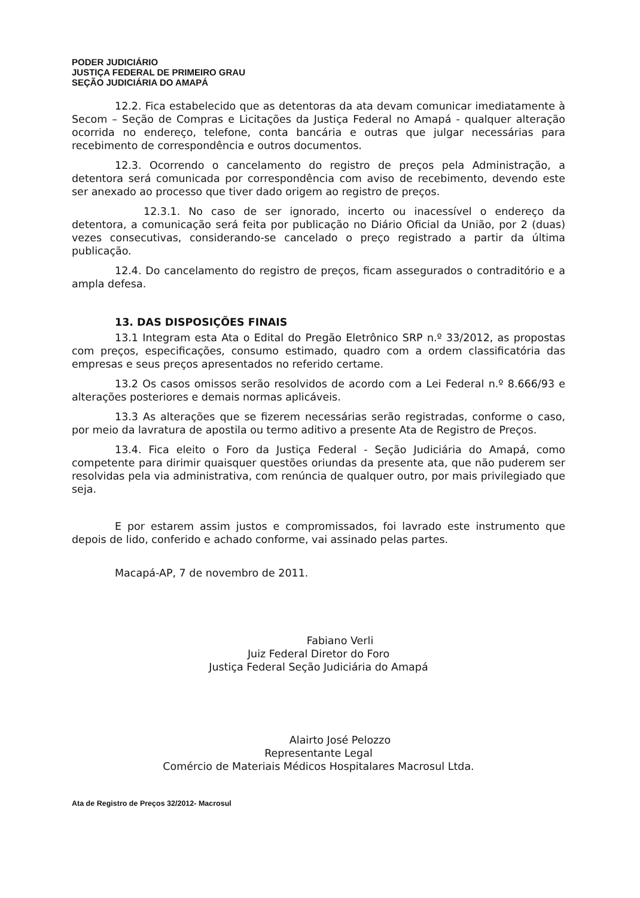PODER JUDICIÁRIO
JUSTIÇA FEDERAL DE PRIMEIRO GRAU
SEÇÃO JUDICIÁRIA DO AMAPÁ
12.2. Fica estabelecido que as detentoras da ata devam comunicar imediatamente à Secom – Seção de Compras e Licitações da Justiça Federal no Amapá - qualquer alteração ocorrida no endereço, telefone, conta bancária e outras que julgar necessárias para recebimento de correspondência e outros documentos.
12.3. Ocorrendo o cancelamento do registro de preços pela Administração, a detentora será comunicada por correspondência com aviso de recebimento, devendo este ser anexado ao processo que tiver dado origem ao registro de preços.
12.3.1. No caso de ser ignorado, incerto ou inacessível o endereço da detentora, a comunicação será feita por publicação no Diário Oficial da União, por 2 (duas) vezes consecutivas, considerando-se cancelado o preço registrado a partir da última publicação.
12.4. Do cancelamento do registro de preços, ficam assegurados o contraditório e a ampla defesa.
13. DAS DISPOSIÇÕES FINAIS
13.1 Integram esta Ata o Edital do Pregão Eletrônico SRP n.º 33/2012, as propostas com preços, especificações, consumo estimado, quadro com a ordem classificatória das empresas e seus preços apresentados no referido certame.
13.2 Os casos omissos serão resolvidos de acordo com a Lei Federal n.º 8.666/93 e alterações posteriores e demais normas aplicáveis.
13.3 As alterações que se fizerem necessárias serão registradas, conforme o caso, por meio da lavratura de apostila ou termo aditivo a presente Ata de Registro de Preços.
13.4. Fica eleito o Foro da Justiça Federal - Seção Judiciária do Amapá, como competente para dirimir quaisquer questões oriundas da presente ata, que não puderem ser resolvidas pela via administrativa, com renúncia de qualquer outro, por mais privilegiado que seja.
E por estarem assim justos e compromissados, foi lavrado este instrumento que depois de lido, conferido e achado conforme, vai assinado pelas partes.
Macapá-AP, 7 de novembro de 2011.
Fabiano Verli
Juiz Federal Diretor do Foro
Justiça Federal Seção Judiciária do Amapá
Alairto José Pelozzo
Representante Legal
Comércio de Materiais Médicos Hospitalares Macrosul Ltda.
Ata de Registro de Preços 32/2012- Macrosul